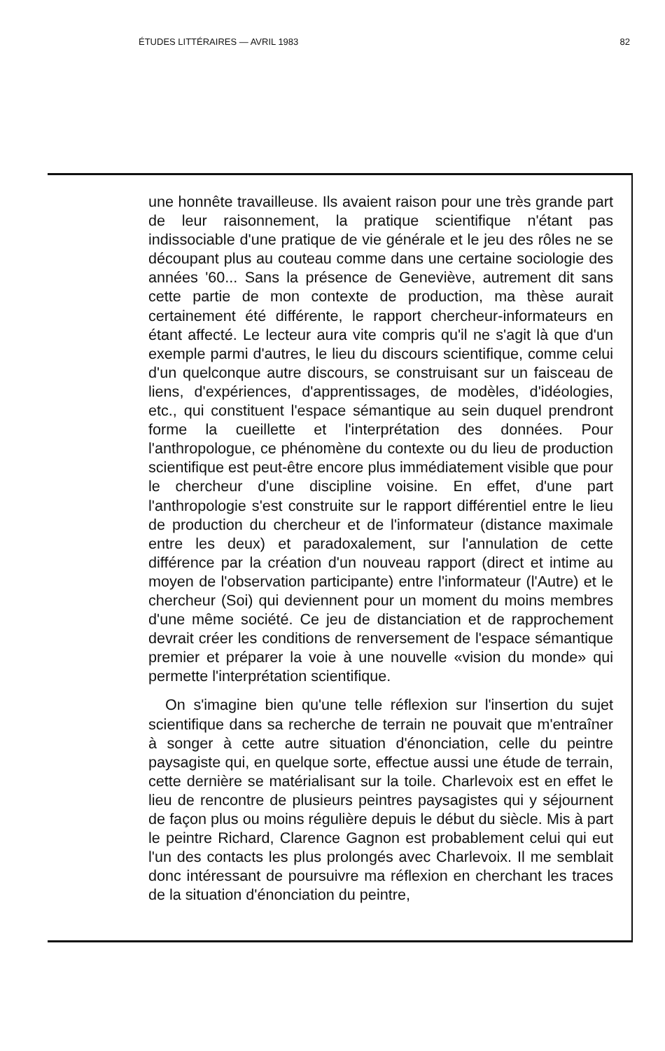ÉTUDES LITTÉRAIRES — AVRIL 1983 82
une honnête travailleuse. Ils avaient raison pour une très grande part de leur raisonnement, la pratique scientifique n'étant pas indissociable d'une pratique de vie générale et le jeu des rôles ne se découpant plus au couteau comme dans une certaine sociologie des années '60... Sans la présence de Geneviève, autrement dit sans cette partie de mon contexte de production, ma thèse aurait certainement été différente, le rapport chercheur-informateurs en étant affecté. Le lecteur aura vite compris qu'il ne s'agit là que d'un exemple parmi d'autres, le lieu du discours scientifique, comme celui d'un quelconque autre discours, se construisant sur un faisceau de liens, d'expériences, d'apprentissages, de modèles, d'idéologies, etc., qui constituent l'espace sémantique au sein duquel prendront forme la cueillette et l'interprétation des données. Pour l'anthropologue, ce phénomène du contexte ou du lieu de production scientifique est peut-être encore plus immédiatement visible que pour le chercheur d'une discipline voisine. En effet, d'une part l'anthropologie s'est construite sur le rapport différentiel entre le lieu de production du chercheur et de l'informateur (distance maximale entre les deux) et paradoxalement, sur l'annulation de cette différence par la création d'un nouveau rapport (direct et intime au moyen de l'observation participante) entre l'informateur (l'Autre) et le chercheur (Soi) qui deviennent pour un moment du moins membres d'une même société. Ce jeu de distanciation et de rapprochement devrait créer les conditions de renversement de l'espace sémantique premier et préparer la voie à une nouvelle «vision du monde» qui permette l'interprétation scientifique.
On s'imagine bien qu'une telle réflexion sur l'insertion du sujet scientifique dans sa recherche de terrain ne pouvait que m'entraîner à songer à cette autre situation d'énonciation, celle du peintre paysagiste qui, en quelque sorte, effectue aussi une étude de terrain, cette dernière se matérialisant sur la toile. Charlevoix est en effet le lieu de rencontre de plusieurs peintres paysagistes qui y séjournent de façon plus ou moins régulière depuis le début du siècle. Mis à part le peintre Richard, Clarence Gagnon est probablement celui qui eut l'un des contacts les plus prolongés avec Charlevoix. Il me semblait donc intéressant de poursuivre ma réflexion en cherchant les traces de la situation d'énonciation du peintre,